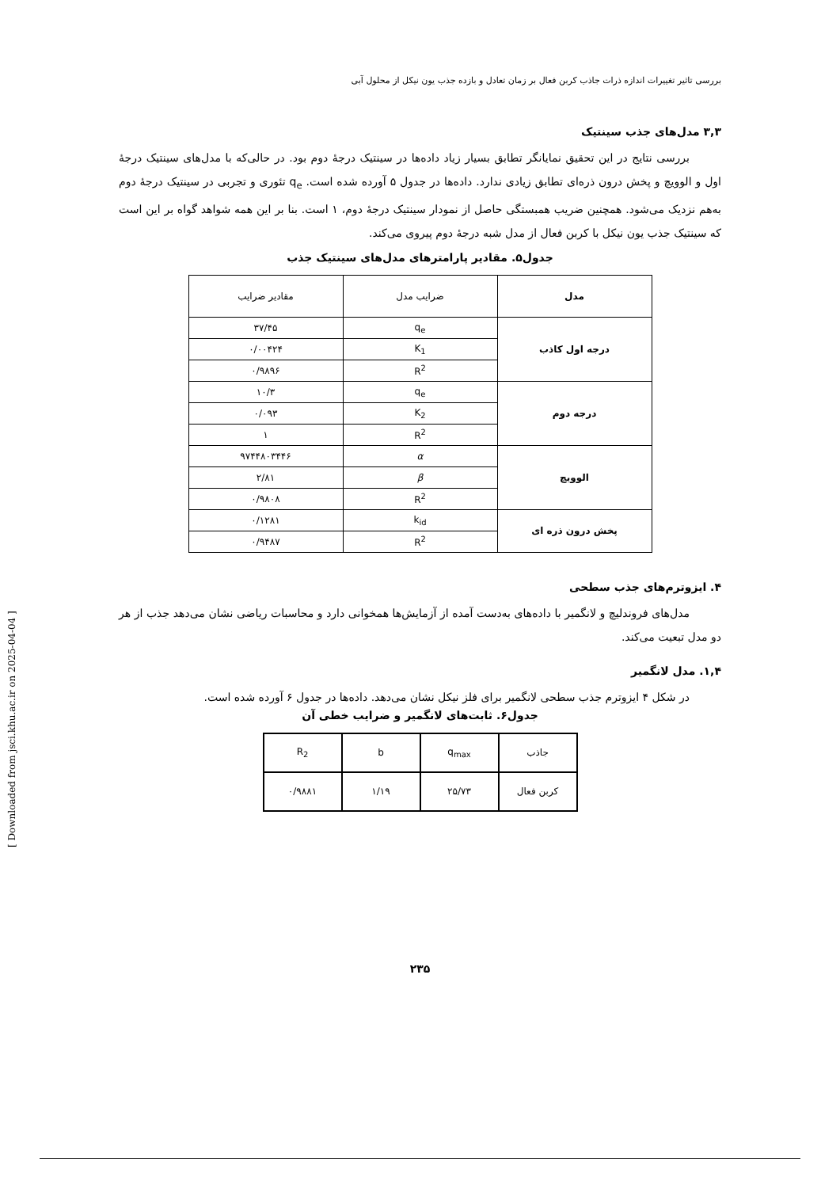بررسی تاثیر تغییرات اندازه ذرات جاذب کربن فعال بر زمان تعادل و بازده جذب یون نیکل از محلول آبی
۳,۳ مدل‌های جذب سینتیک
بررسی نتایج در این تحقیق نمایانگر تطابق بسیار زیاد داده‌ها در سینتیک درجهٔ دوم بود. در حالی‌که با مدل‌های سینتیک درجهٔ اول و الوویچ و پخش درون ذره‌ای تطابق زیادی ندارد. داده‌ها در جدول ۵ آورده شده است. q<sub>e</sub> تئوری و تجربی در سینتیک درجهٔ دوم به‌هم نزدیک می‌شود. همچنین ضریب همبستگی حاصل از نمودار سینتیک درجهٔ دوم، ۱ است. بنا بر این همه شواهد گواه بر این است که سینتیک جذب یون نیکل با کربن فعال از مدل شبه درجهٔ دوم پیروی می‌کند.
جدول۵. مقادیر پارامترهای مدل‌های سینتیک جذب
| مدل | ضرایب مدل | مقادیر ضرایب |
| درجه اول کاذب | q<sub>e</sub> | ۳۷/۴۵ |
| | K<sub>1</sub> | ۰/۰۰۴۲۴ |
| | R<sup>2</sup> | ۰/۹۸۹۶ |
| درجه دوم | q<sub>e</sub> | ۱۰/۳ |
| | K<sub>2</sub> | ۰/۰۹۳ |
| | R<sup>2</sup> | ۱ |
| الوویچ | α | ۹۷۴۴۸۰۳۴۴۶ |
| | β | ۲/۸۱ |
| | R<sup>2</sup> | ۰/۹۸۰۸ |
| پخش درون ذره ای | k<sub>id</sub> | ۰/۱۲۸۱ |
| | R<sup>2</sup> | ۰/۹۴۸۷ |
۴. ایزوترم‌های جذب سطحی
مدل‌های فروندلیچ و لانگمیر با داده‌های به‌دست آمده از آزمایش‌ها همخوانی دارد و محاسبات ریاضی نشان می‌دهد جذب از هر دو مدل تبعیت می‌کند.
۱,۴. مدل لانگمیر
در شکل ۴ ایزوترم جذب سطحی لانگمیر برای فلز نیکل نشان می‌دهد. داده‌ها در جدول ۶ آورده شده است.
جدول۶. ثابت‌های لانگمیر و ضرایب خطی آن
| جاذب | q<sub>max</sub> | b | R<sub>2</sub> |
| کربن فعال | ۲۵/۷۳ | ۱/۱۹ | ۰/۹۸۸۱ |
۲۳۵
[ Downloaded from jsci.khu.ac.ir on 2025-04-04 ]